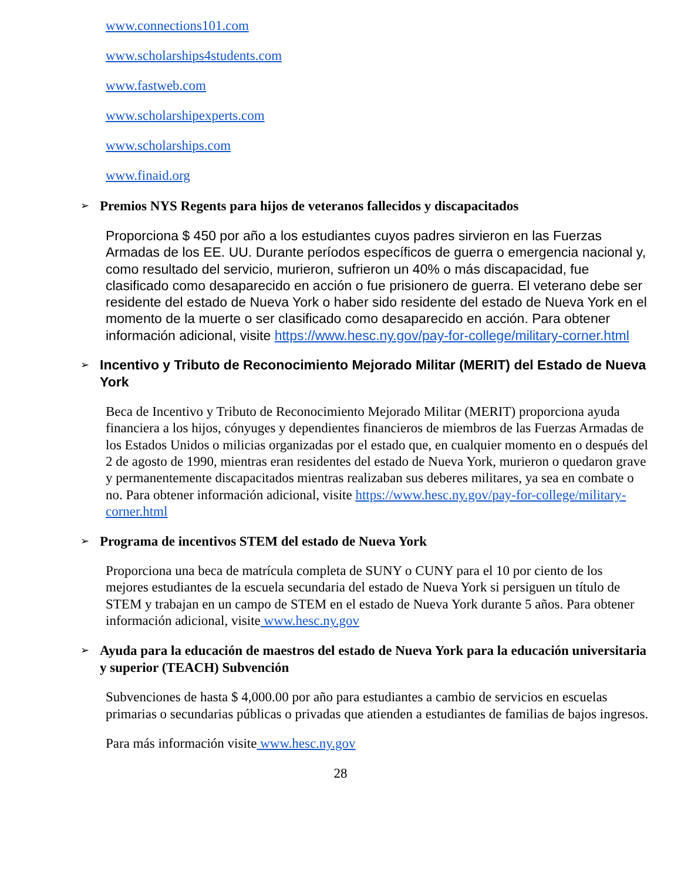www.connections101.com
www.scholarships4students.com
www.fastweb.com
www.scholarshipexperts.com
www.scholarships.com
www.finaid.org
➢ Premios NYS Regents para hijos de veteranos fallecidos y discapacitados
Proporciona $ 450 por año a los estudiantes cuyos padres sirvieron en las Fuerzas Armadas de los EE. UU. Durante períodos específicos de guerra o emergencia nacional y, como resultado del servicio, murieron, sufrieron un 40% o más discapacidad, fue clasificado como desaparecido en acción o fue prisionero de guerra. El veterano debe ser residente del estado de Nueva York o haber sido residente del estado de Nueva York en el momento de la muerte o ser clasificado como desaparecido en acción. Para obtener información adicional, visite https://www.hesc.ny.gov/pay-for-college/military-corner.html
➢ Incentivo y Tributo de Reconocimiento Mejorado Militar (MERIT) del Estado de Nueva York
Beca de Incentivo y Tributo de Reconocimiento Mejorado Militar (MERIT) proporciona ayuda financiera a los hijos, cónyuges y dependientes financieros de miembros de las Fuerzas Armadas de los Estados Unidos o milicias organizadas por el estado que, en cualquier momento en o después del 2 de agosto de 1990, mientras eran residentes del estado de Nueva York, murieron o quedaron grave y permanentemente discapacitados mientras realizaban sus deberes militares, ya sea en combate o no. Para obtener información adicional, visite https://www.hesc.ny.gov/pay-for-college/military-corner.html
➢ Programa de incentivos STEM del estado de Nueva York
Proporciona una beca de matrícula completa de SUNY o CUNY para el 10 por ciento de los mejores estudiantes de la escuela secundaria del estado de Nueva York si persiguen un título de STEM y trabajan en un campo de STEM en el estado de Nueva York durante 5 años. Para obtener información adicional, visite www.hesc.ny.gov
➢ Ayuda para la educación de maestros del estado de Nueva York para la educación universitaria y superior (TEACH) Subvención
Subvenciones de hasta $ 4,000.00 por año para estudiantes a cambio de servicios en escuelas primarias o secundarias públicas o privadas que atienden a estudiantes de familias de bajos ingresos.
Para más información visite www.hesc.ny.gov
28